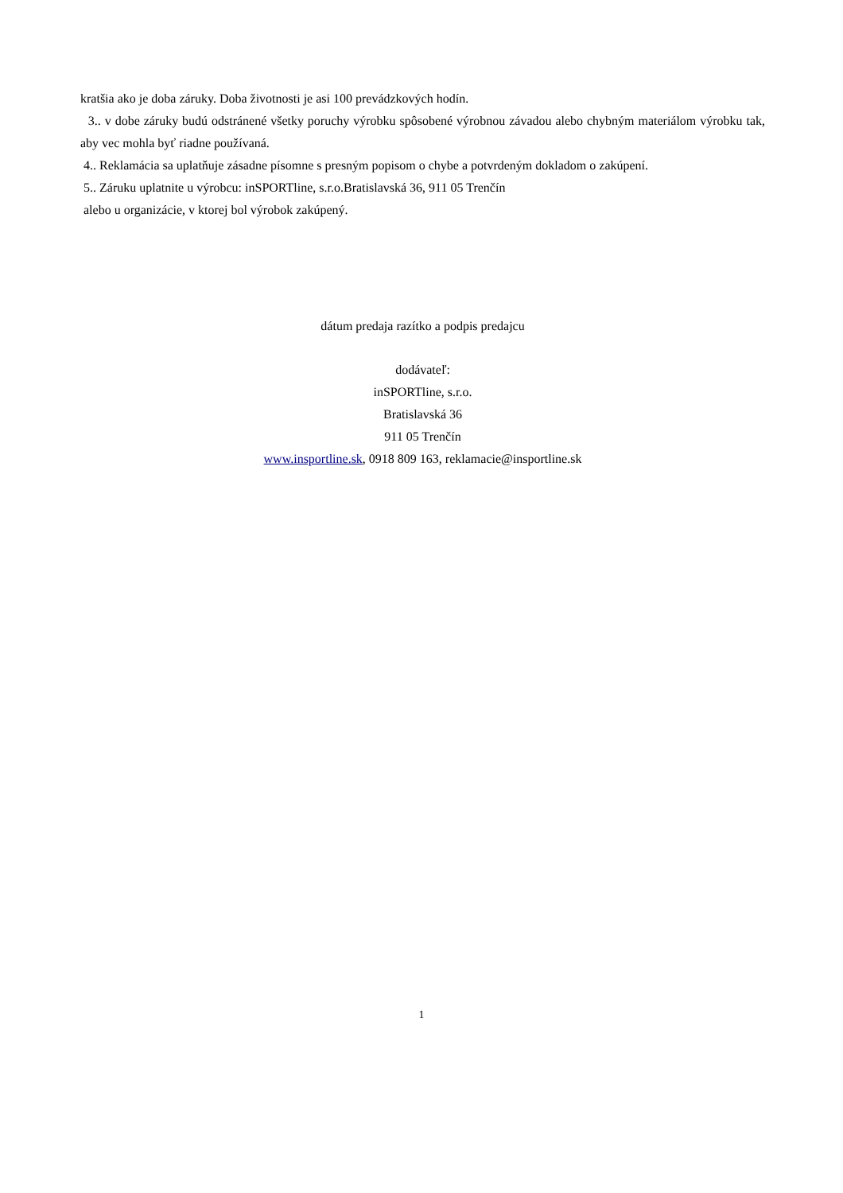kratšia ako je doba záruky. Doba životnosti je asi 100 prevádzkových hodín.
3.. v dobe záruky budú odstránené všetky poruchy výrobku spôsobené výrobnou závadou alebo chybným materiálom výrobku tak, aby vec mohla byť riadne používaná.
4.. Reklamácia sa uplatňuje zásadne písomne s presným popisom o chybe a potvrdeným dokladom o zakúpení.
5.. Záruku uplatnite u výrobcu: inSPORTline, s.r.o.Bratislavská 36, 911 05 Trenčín
alebo u organizácie, v ktorej bol výrobok zakúpený.
dátum predaja razítko a podpis predajcu
dodávateľ:
inSPORTline, s.r.o.
Bratislavská 36
911 05 Trenčín
www.insportline.sk, 0918 809 163, reklamacie@insportline.sk
1